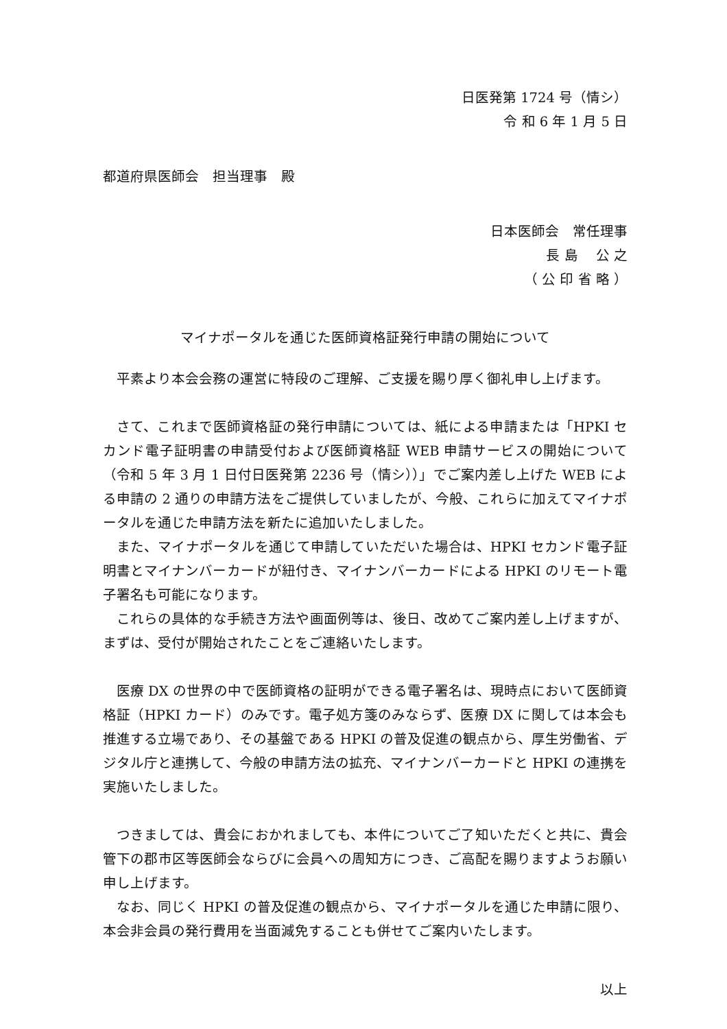日医発第 1724 号（情シ）
令 和 6 年 1 月 5 日
都道府県医師会　担当理事　殿
日本医師会　常任理事
長 島　 公 之
（ 公 印 省 略 ）
マイナポータルを通じた医師資格証発行申請の開始について
平素より本会会務の運営に特段のご理解、ご支援を賜り厚く御礼申し上げます。
さて、これまで医師資格証の発行申請については、紙による申請または「HPKI セカンド電子証明書の申請受付および医師資格証 WEB 申請サービスの開始について（令和 5 年 3 月 1 日付日医発第 2236 号（情シ））」でご案内差し上げた WEB による申請の 2 通りの申請方法をご提供していましたが、今般、これらに加えてマイナポータルを通じた申請方法を新たに追加いたしました。
また、マイナポータルを通じて申請していただいた場合は、HPKI セカンド電子証明書とマイナンバーカードが紐付き、マイナンバーカードによる HPKI のリモート電子署名も可能になります。
これらの具体的な手続き方法や画面例等は、後日、改めてご案内差し上げますが、まずは、受付が開始されたことをご連絡いたします。
医療 DX の世界の中で医師資格の証明ができる電子署名は、現時点において医師資格証（HPKI カード）のみです。電子処方箋のみならず、医療 DX に関しては本会も推進する立場であり、その基盤である HPKI の普及促進の観点から、厚生労働省、デジタル庁と連携して、今般の申請方法の拡充、マイナンバーカードと HPKI の連携を実施いたしました。
つきましては、貴会におかれましても、本件についてご了知いただくと共に、貴会管下の郡市区等医師会ならびに会員への周知方につき、ご高配を賜りますようお願い申し上げます。
なお、同じく HPKI の普及促進の観点から、マイナポータルを通じた申請に限り、本会非会員の発行費用を当面減免することも併せてご案内いたします。
以上